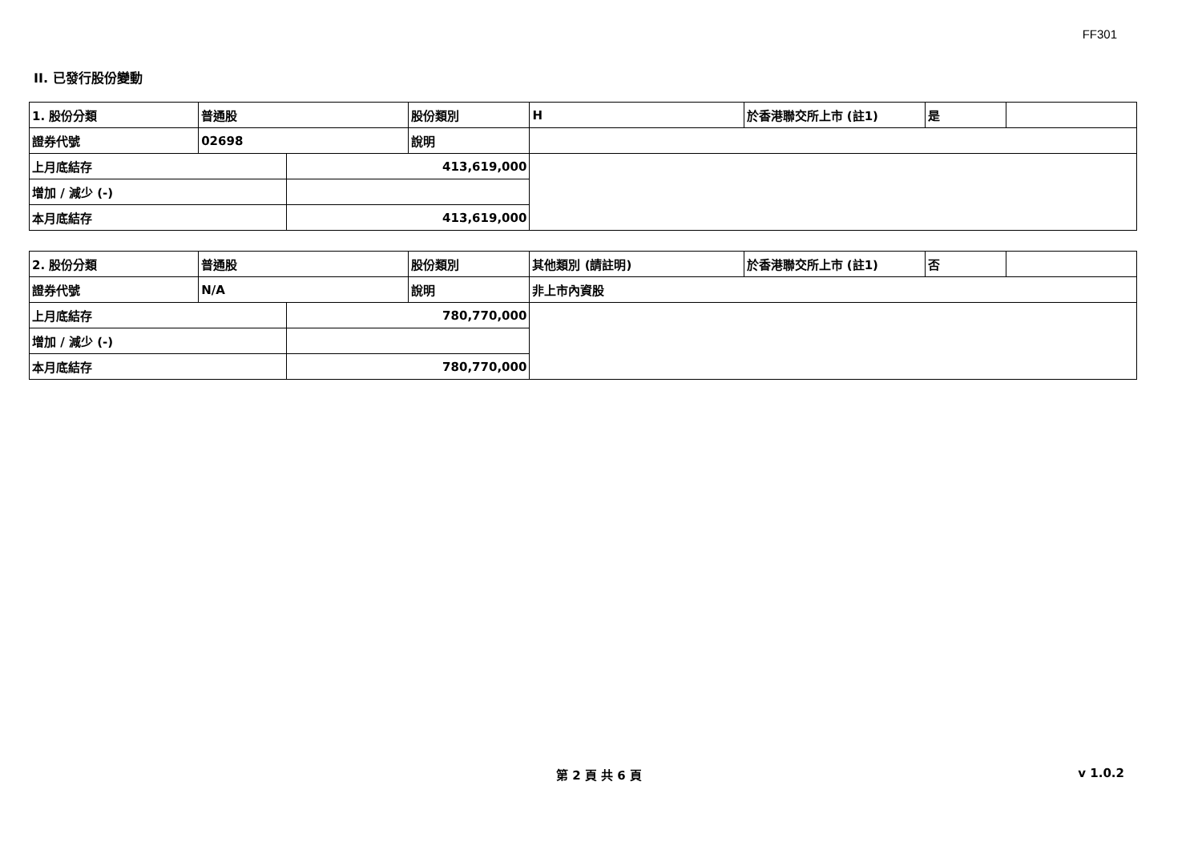FF301
II. 已發行股份變動
| 1. 股份分類 | 普通股 | | 股份類別 | H | 於香港聯交所上市 (註1) | 是 | |
| 證券代號 | 02698 | | 說明 | | | | |
| 上月底結存 | | 413,619,000 | | | | | |
| 增加 / 減少 (-) | | | | | | | |
| 本月底結存 | | 413,619,000 | | | | | |
| 2. 股份分類 | 普通股 | | 股份類別 | 其他類別 (請註明) | 於香港聯交所上市 (註1) | 否 | |
| 證券代號 | N/A | | 說明 | 非上市內資股 | | | |
| 上月底結存 | | 780,770,000 | | | | | |
| 增加 / 減少 (-) | | | | | | | |
| 本月底結存 | | 780,770,000 | | | | | |
第 2 頁 共 6 頁 v 1.0.2